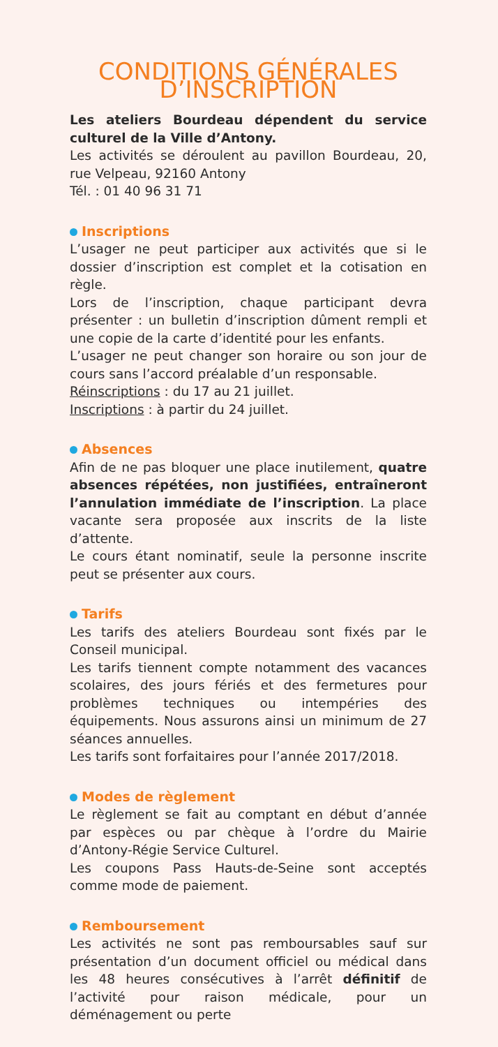CONDITIONS GÉNÉRALES D’INSCRIPTION
Les ateliers Bourdeau dépendent du service culturel de la Ville d’Antony.
Les activités se déroulent au pavillon Bourdeau, 20, rue Velpeau, 92160 Antony
Tél. : 01 40 96 31 71
Inscriptions
L’usager ne peut participer aux activités que si le dossier d’inscription est complet et la cotisation en règle.
Lors de l’inscription, chaque participant devra présenter : un bulletin d’inscription dûment rempli et une copie de la carte d’identité pour les enfants.
L’usager ne peut changer son horaire ou son jour de cours sans l’accord préalable d’un responsable.
Réinscriptions : du 17 au 21 juillet.
Inscriptions : à partir du 24 juillet.
Absences
Afin de ne pas bloquer une place inutilement, quatre absences répétées, non justifiées, entraîneront l’annulation immédiate de l’inscription. La place vacante sera proposée aux inscrits de la liste d’attente.
Le cours étant nominatif, seule la personne inscrite peut se présenter aux cours.
Tarifs
Les tarifs des ateliers Bourdeau sont fixés par le Conseil municipal.
Les tarifs tiennent compte notamment des vacances scolaires, des jours fériés et des fermetures pour problèmes techniques ou intempéries des équipements. Nous assurons ainsi un minimum de 27 séances annuelles.
Les tarifs sont forfaitaires pour l’année 2017/2018.
Modes de règlement
Le règlement se fait au comptant en début d’année par espèces ou par chèque à l’ordre du Mairie d’Antony-Régie Service Culturel.
Les coupons Pass Hauts-de-Seine sont acceptés comme mode de paiement.
Remboursement
Les activités ne sont pas remboursables sauf sur présentation d’un document officiel ou médical dans les 48 heures consécutives à l’arrêt définitif de l’activité pour raison médicale, pour un déménagement ou perte